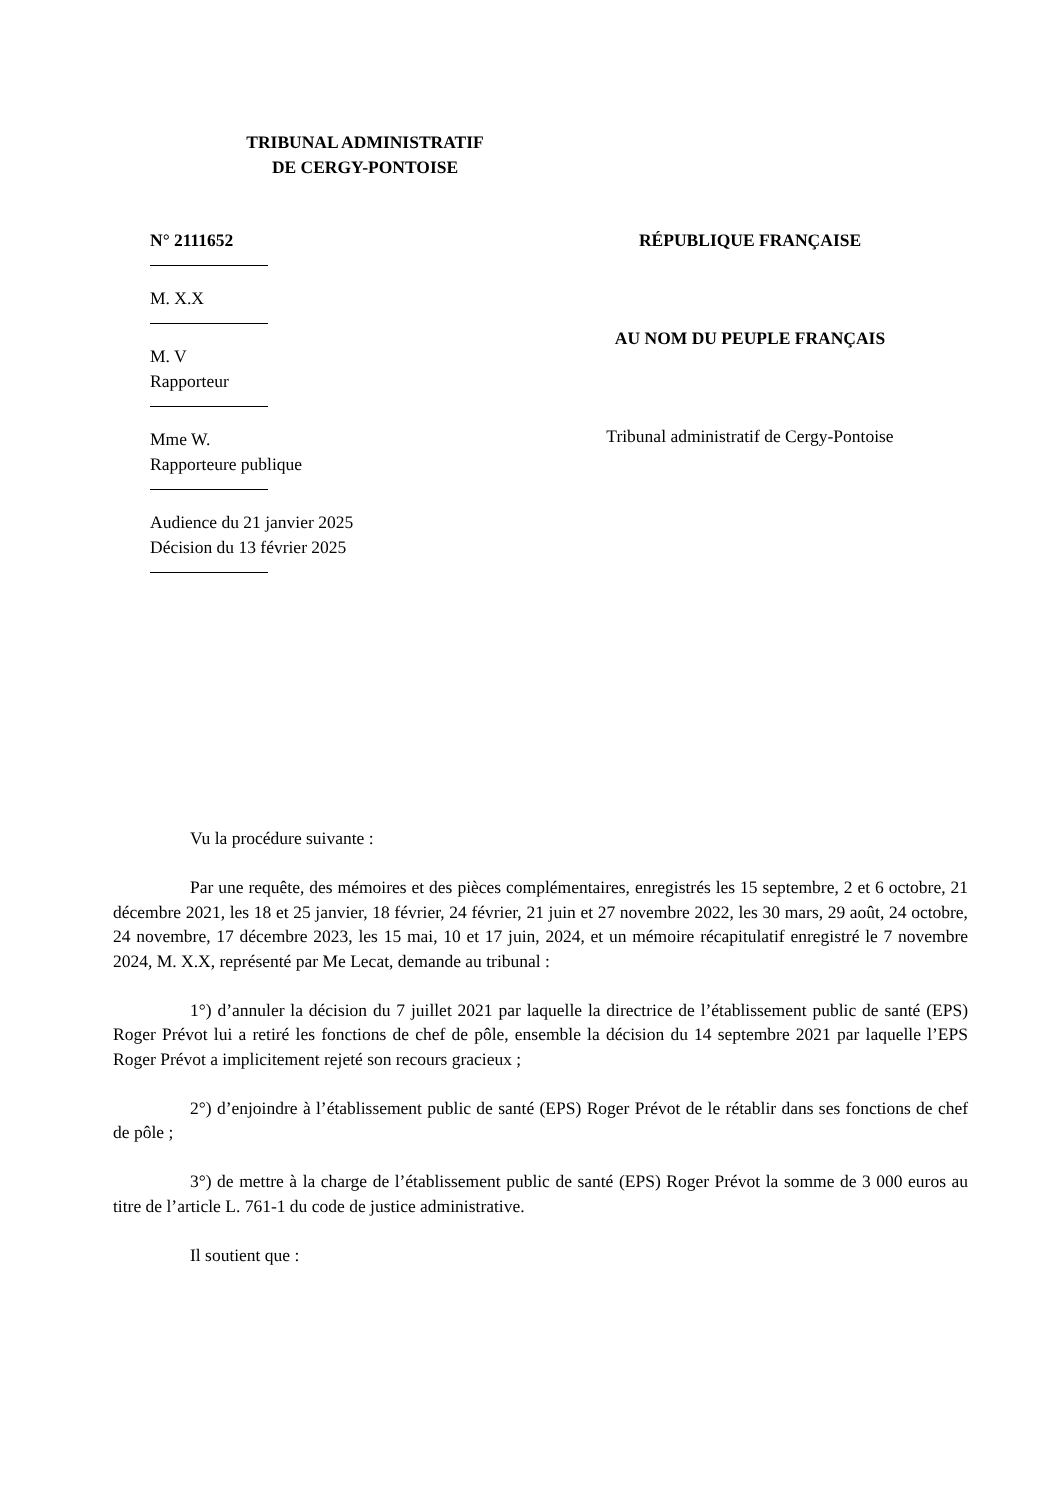TRIBUNAL ADMINISTRATIF
DE CERGY-PONTOISE
N° 2111652
M. X.X
M. V
Rapporteur
Mme W.
Rapporteure publique
Audience du 21 janvier 2025
Décision du 13 février 2025
RÉPUBLIQUE FRANÇAISE
AU NOM DU PEUPLE FRANÇAIS
Tribunal administratif de Cergy-Pontoise
Vu la procédure suivante :
Par une requête, des mémoires et des pièces complémentaires, enregistrés les 15 septembre, 2 et 6 octobre, 21 décembre 2021, les 18 et 25 janvier, 18 février, 24 février, 21 juin et 27 novembre 2022, les 30 mars, 29 août, 24 octobre, 24 novembre, 17 décembre 2023, les 15 mai, 10 et 17 juin, 2024, et un mémoire récapitulatif enregistré le 7 novembre 2024, M. X.X, représenté par Me Lecat, demande au tribunal :
1°) d’annuler la décision du 7 juillet 2021 par laquelle la directrice de l’établissement public de santé (EPS) Roger Prévot lui a retiré les fonctions de chef de pôle, ensemble la décision du 14 septembre 2021 par laquelle l’EPS Roger Prévot a implicitement rejeté son recours gracieux ;
2°) d’enjoindre à l’établissement public de santé (EPS) Roger Prévot de le rétablir dans ses fonctions de chef de pôle ;
3°) de mettre à la charge de l’établissement public de santé (EPS) Roger Prévot la somme de 3 000 euros au titre de l’article L. 761-1 du code de justice administrative.
Il soutient que :